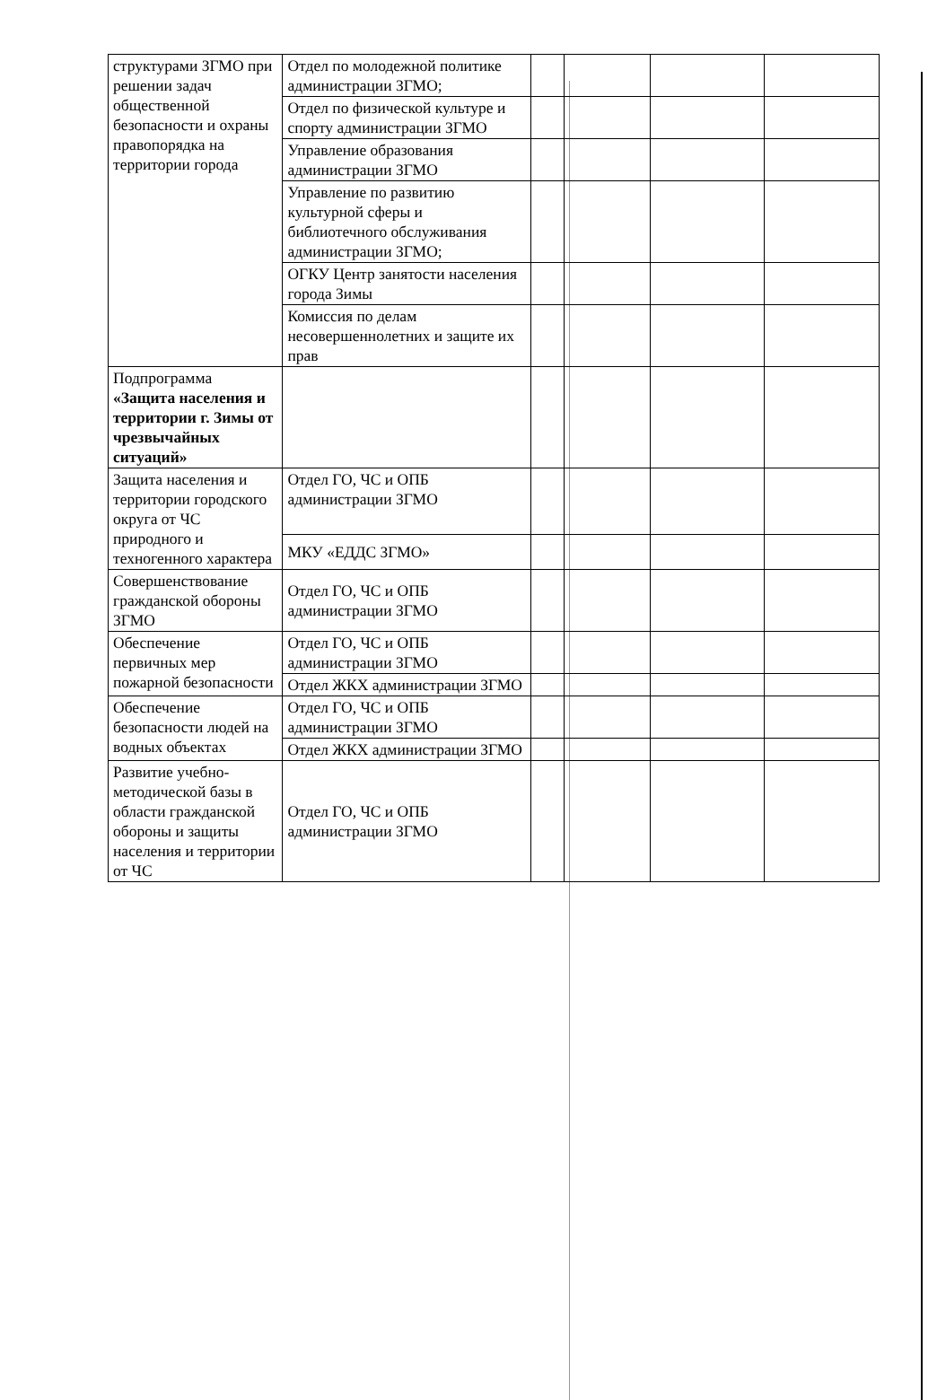| структурами ЗГМО при решении задач общественной безопасности и охраны правопорядка на территории города | Отдел по молодежной политике администрации ЗГМО; | | | | |
| | Отдел по физической культуре и спорту администрации ЗГМО | | | | |
| | Управление образования администрации ЗГМО | | | | |
| | Управление по развитию культурной сферы и библиотечного обслуживания администрации ЗГМО; | | | | |
| | ОГКУ Центр занятости населения города Зимы | | | | |
| | Комиссия по делам несовершеннолетних и защите их прав | | | | |
| Подпрограмма «Защита населения и территории г. Зимы от чрезвычайных ситуаций» | | | | | |
| Защита населения и территории городского округа от ЧС природного и техногенного характера | Отдел ГО, ЧС и ОПБ администрации ЗГМО | | | | |
| | МКУ «ЕДДС ЗГМО» | | | | |
| Совершенствование гражданской обороны ЗГМО | Отдел ГО, ЧС и ОПБ администрации ЗГМО | | | | |
| Обеспечение первичных мер пожарной безопасности | Отдел ГО, ЧС и ОПБ администрации ЗГМО | | | | |
| | Отдел ЖКХ администрации ЗГМО | | | | |
| Обеспечение безопасности людей на водных объектах | Отдел ГО, ЧС и ОПБ администрации ЗГМО | | | | |
| | Отдел ЖКХ администрации ЗГМО | | | | |
| Развитие учебно-методической базы в области гражданской обороны и защиты населения и территории от ЧС | Отдел ГО, ЧС и ОПБ администрации ЗГМО | | | | |